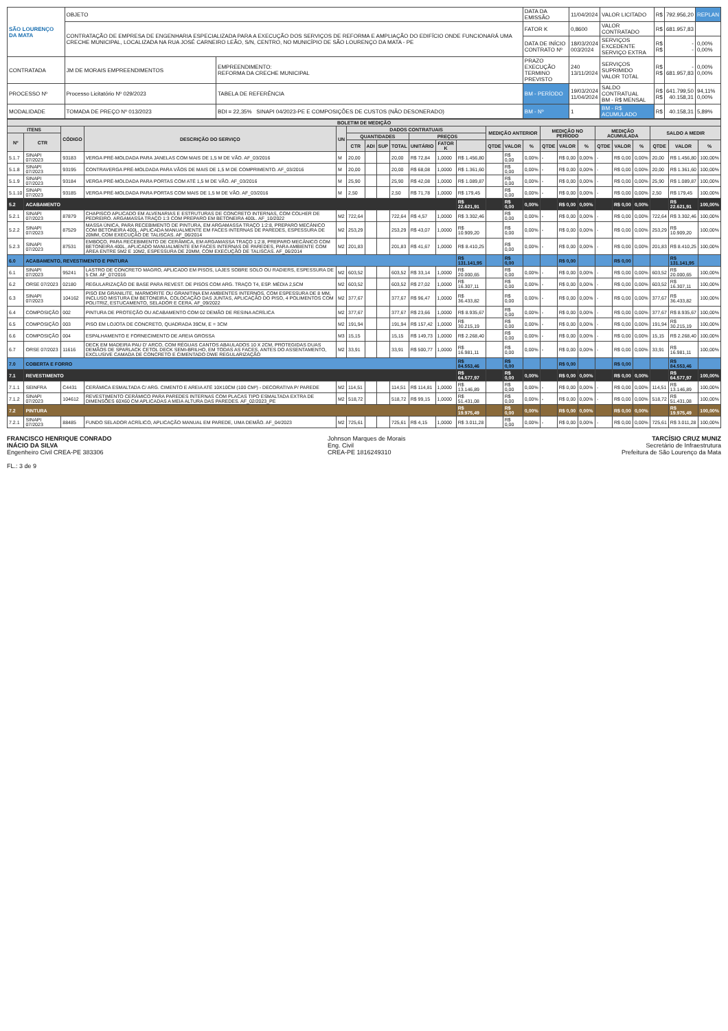| SÃO LOURENÇO DA MATA | OBJETO | | DATA DA EMISSÃO | 11/04/2024 | VALOR LICITADO | R$ | 792.956,20 | REPLAN |
| | CONTRATAÇÃO DE EMPRESA DE ENGENHARIA ESPECIALIZADA PARA A EXECUÇÃO DOS SERVIÇOS DE REFORMA E AMPLIAÇÃO DO EDIFÍCIO ONDE FUNCIONARÁ UMA CRECHE MUNICIPAL, LOCALIZADA NA RUA JOSÉ CARNEIRO LEÃO, S/N, CENTRO, NO MUNICÍPIO DE SÃO LOURENÇO DA MATA - PE | | FATOR K | 0,8600 | VALOR CONTRATADO | R$ | 681.957,83 | |
| | | | DATA DE INÍCIO CONTRATO Nº | 18/03/2024 003/2024 | SERVIÇOS EXCEDENTE SERVIÇO EXTRA | R$ R$ | - - | 0,00% 0,00% |
| CONTRATADA | JM DE MORAIS EMPREENDIMENTOS | EMPREENDIMENTO: REFORMA DA CRECHE MUNICIPAL | PRAZO EXECUÇÃO TERMINO PREVISTO | 240 13/11/2024 | SERVIÇOS SUPRIMIDO VALOR TOTAL | R$ R$ | - 681.957,83 | 0,00% 0,00% |
| PROCESSO Nº | Processo Licitatório Nº 029/2023 | TABELA DE REFERÊNCIA | BM - PERÍODO | 19/03/2024 11/04/2024 | SALDO CONTRATUAL BM - R$ MENSAL | R$ R$ | 641.799,50 40.158,31 | 94,11% 0,00% |
| MODALIDADE | TOMADA DE PREÇO Nº 013/2023 | BDI = 22,35% SINAPI 04/2023-PE E COMPOSIÇÕES DE CUSTOS (NÃO DESONERADO) | BM - Nº | 1 | BM - R$ ACUMULADO | R$ | 40.158,31 | 5,89% |
| BOLETIM DE MEDIÇÃO | | | | | | | | | | | | | | | | | | | | | | | |
| --- | --- | --- | --- | --- | --- | --- | --- | --- | --- | --- | --- | --- | --- | --- | --- | --- | --- | --- | --- | --- | --- | --- | --- |
| ITENS | | CÓDIGO | DESCRIÇÃO DO SERVIÇO | UN | DADOS CONTRATUAIS | | | | | | | MEDIÇÃO ANTERIOR | | | MEDIÇÃO NO PERÍODO | | | MEDIÇÃO ACUMULADA | | | SALDO A MEDIR | | |
| Nº | CTR | | | | QUANTIDADES | | | | PREÇOS | | | | | | | | | | | | | | |
| | | | | | CTR | ADI | SUP | TOTAL | UNITÁRIO | FATOR K | | QTDE | VALOR | % | QTDE | VALOR | % | QTDE | VALOR | % | QTDE | VALOR | % |
| 5.1.7 | SINAPI 07/2023 | 93183 | VERGA PRÉ-MOLDADA PARA JANELAS COM MAIS DE 1,5 M DE VÃO. AF_03/2016 | M | 20,00 | | | 20,00 | R$ 72,84 | 1,0000 | R$ 1.456,80 | | R$ 0,00 | 0,00% | - | R$ 0,00 | 0,00% | - | R$ 0,00 | 0,00% | 20,00 | R$ 1.456,80 | 100,00% |
| 5.1.8 | SINAPI 07/2023 | 93195 | CONTRAVERGA PRÉ-MOLDADA PARA VÃOS DE MAIS DE 1,5 M DE COMPRIMENTO. AF_03/2016 | M | 20,00 | | | 20,00 | R$ 68,08 | 1,0000 | R$ 1.361,60 | | R$ 0,00 | 0,00% | - | R$ 0,00 | 0,00% | - | R$ 0,00 | 0,00% | 20,00 | R$ 1.361,60 | 100,00% |
| 5.1.9 | SINAPI 07/2023 | 93184 | VERGA PRÉ-MOLDADA PARA PORTAS COM ATÉ 1,5 M DE VÃO. AF_03/2016 | M | 25,90 | | | 25,90 | R$ 42,08 | 1,0000 | R$ 1.089,87 | | R$ 0,00 | 0,00% | - | R$ 0,00 | 0,00% | - | R$ 0,00 | 0,00% | 25,90 | R$ 1.089,87 | 100,00% |
| 5.1.10 | SINAPI 07/2023 | 93185 | VERGA PRÉ-MOLDADA PARA PORTAS COM MAIS DE 1,5 M DE VÃO. AF_03/2016 | M | 2,50 | | | 2,50 | R$ 71,78 | 1,0000 | R$ 179,45 | | R$ 0,00 | 0,00% | - | R$ 0,00 | 0,00% | - | R$ 0,00 | 0,00% | 2,50 | R$ 179,45 | 100,00% |
| 5.2 | ACABAMENTO | | | | | | | | | | R$ 22.621,91 | | R$ 0,00 | 0,00% | | R$ 0,00 | 0,00% | | R$ 0,00 | 0,00% | | R$ 22.621,91 | 100,00% |
| 5.2.1 | SINAPI 07/2023 | 87879 | CHAPISCO APLICADO EM ALVENARIAS E ESTRUTURAS DE CONCRETO INTERNAS, COM COLHER DE PEDREIRO. ARGAMASSA TRAÇO 1:3 COM PREPARO EM BETONEIRA 400L. AF_10/2022 | M2 | 722,64 | | | 722,64 | R$ 4,57 | 1,0000 | R$ 3.302,46 | | R$ 0,00 | 0,00% | - | R$ 0,00 | 0,00% | - | R$ 0,00 | 0,00% | 722,64 | R$ 3.302,46 | 100,00% |
| 5.2.2 | SINAPI 07/2023 | 87529 | MASSA ÚNICA, PARA RECEBIMENTO DE PINTURA, EM ARGAMASSA TRAÇO 1:2:8, PREPARO MECÂNICO COM BETONEIRA 400L, APLICADA MANUALMENTE EM FACES INTERNAS DE PAREDES, ESPESSURA DE 20MM, COM EXECUÇÃO DE TALISCAS. AF_06/2014 | M2 | 253,29 | | | 253,29 | R$ 43,07 | 1,0000 | R$ 10.909,20 | | R$ 0,00 | 0,00% | - | R$ 0,00 | 0,00% | - | R$ 0,00 | 0,00% | 253,29 | R$ 10.909,20 | 100,00% |
| 5.2.3 | SINAPI 07/2023 | 87531 | EMBOÇO, PARA RECEBIMENTO DE CERÂMICA, EM ARGAMASSA TRAÇO 1:2:8, PREPARO MECÂNICO COM BETONEIRA 400L, APLICADO MANUALMENTE EM FACES INTERNAS DE PAREDES, PARA AMBIENTE COM ÁREA ENTRE 5M2 E 10M2, ESPESSURA DE 20MM, COM EXECUÇÃO DE TALISCAS. AF_06/2014 | M2 | 201,83 | | | 201,83 | R$ 41,67 | 1,0000 | R$ 8.410,25 | | R$ 0,00 | 0,00% | - | R$ 0,00 | 0,00% | - | R$ 0,00 | 0,00% | 201,83 | R$ 8.410,25 | 100,00% |
| 6.0 | ACABAMENTO, REVESTIMENTO E PINTURA | | | | | | | | | | R$ 131.141,95 | | R$ 0,00 | | | R$ 0,00 | | | R$ 0,00 | | | R$ 131.141,95 | |
| 6.1 | SINAPI 07/2023 | 95241 | LASTRO DE CONCRETO MAGRO, APLICADO EM PISOS, LAJES SOBRE SOLO OU RADIERS, ESPESSURA DE 5 CM. AF_07/2016 | M2 | 603,52 | | | 603,52 | R$ 33,14 | 1,0000 | R$ 20.000,65 | | R$ 0,00 | 0,00% | - | R$ 0,00 | 0,00% | - | R$ 0,00 | 0,00% | 603,52 | R$ 20.000,65 | 100,00% |
| 6.2 | ORSE 07/2023 | 02180 | REGULARIZAÇÃO DE BASE PARA REVEST. DE PISOS COM ARG. TRAÇO T4, ESP. MÉDIA 2,5CM | M2 | 603,52 | | | 603,52 | R$ 27,02 | 1,0000 | R$ 16.307,11 | | R$ 0,00 | 0,00% | - | R$ 0,00 | 0,00% | - | R$ 0,00 | 0,00% | 603,52 | R$ 16.307,11 | 100,00% |
| 6.3 | SINAPI 07/2023 | 104162 | PISO EM GRANILITE, MARMORITE OU GRANITINA EM AMBIENTES INTERNOS, COM ESPESSURA DE 8 MM, INCLUSO MISTURA EM BETONEIRA, COLOCAÇÃO DAS JUNTAS, APLICAÇÃO DO PISO, 4 POLIMENTOS COM POLITRIZ, ESTUCAMENTO, SELADOR E CERA. AF_09/2022 | M2 | 377,67 | | | 377,67 | R$ 96,47 | 1,0000 | R$ 36.433,82 | | R$ 0,00 | 0,00% | - | R$ 0,00 | 0,00% | - | R$ 0,00 | 0,00% | 377,67 | R$ 36.433,82 | 100,00% |
| 6.4 | COMPOSIÇÃO | 002 | PINTURA DE PROTEÇÃO OU ACABAMENTO COM 02 DEMÃO DE RESINA ACRÍLICA | M2 | 377,67 | | | 377,67 | R$ 23,66 | 1,0000 | R$ 8.935,67 | | R$ 0,00 | 0,00% | - | R$ 0,00 | 0,00% | - | R$ 0,00 | 0,00% | 377,67 | R$ 8.935,67 | 100,00% |
| 6.5 | COMPOSIÇÃO | 003 | PISO EM LOJOTA DE CONCRETO, QUADRADA 39CM, E = 3CM | M2 | 191,94 | | | 191,94 | R$ 157,42 | 1,0000 | R$ 30.215,19 | | R$ 0,00 | 0,00% | - | R$ 0,00 | 0,00% | - | R$ 0,00 | 0,00% | 191,94 | R$ 30.215,19 | 100,00% |
| 6.6 | COMPOSIÇÃO | 004 | ESPALHAMENTO E FORNECIMENTO DE AREIA GROSSA | M3 | 15,15 | | | 15,15 | R$ 149,73 | 1,0000 | R$ 2.268,40 | | R$ 0,00 | 0,00% | - | R$ 0,00 | 0,00% | - | R$ 0,00 | 0,00% | 15,15 | R$ 2.268,40 | 100,00% |
| 6.7 | ORSE 07/2023 | 11616 | DECK EM MADEIRA PAU D' ARCO, COM RÉGUAS CANTOS ABAULADOS 10 X 2CM, PROTEGIDAS DUAS DEMÃOS DE SPARLACK CETOL DECK SEMI-BRILHO, EM TODAS AS FACES, ANTES DO ASSENTAMENTO, EXCLUSIVE CAMADA DE CONCRETO E CIMENTADO DWE REGULARIZAÇÃO | M2 | 33,91 | | | 33,91 | R$ 500,77 | 1,0000 | R$ 16.981,11 | | R$ 0,00 | 0,00% | - | R$ 0,00 | 0,00% | - | R$ 0,00 | 0,00% | 33,91 | R$ 16.981,11 | 100,00% |
| 7.0 | COBERTA E FORRO | | | | | | | | | | R$ 84.553,46 | | R$ 0,00 | | | R$ 0,00 | | | R$ 0,00 | | | R$ 84.553,46 | |
| 7.1 | REVESTIMENTO | | | | | | | | | | R$ 64.577,97 | | R$ 0,00 | 0,00% | | R$ 0,00 | 0,00% | | R$ 0,00 | 0,00% | | R$ 64.577,97 | 100,00% |
| 7.1.1 | SEINFRA | C4431 | CERÂMICA ESMALTADA C/ ARG. CIMENTO E AREIA ATÉ 10X10CM (100 CM²) - DECORATIVA P/ PAREDE | M2 | 114,51 | | | 114,51 | R$ 114,81 | 1,0000 | R$ 13.146,89 | | R$ 0,00 | 0,00% | - | R$ 0,00 | 0,00% | - | R$ 0,00 | 0,00% | 114,51 | R$ 13.146,89 | 100,00% |
| 7.1.2 | SINAPI 07/2023 | 104612 | REVESTIMENTO CERÂMICO PARA PAREDES INTERNAS COM PLACAS TIPO ESMALTADA EXTRA DE DIMENSÕES 60X60 CM APLICADAS A MEIA ALTURA DAS PAREDES. AF_02/2023_PE | M2 | 518,72 | | | 518,72 | R$ 99,15 | 1,0000 | R$ 51.431,08 | | R$ 0,00 | 0,00% | - | R$ 0,00 | 0,00% | - | R$ 0,00 | 0,00% | 518,72 | R$ 51.431,08 | 100,00% |
| 7.2 | PINTURA | | | | | | | | | | R$ 19.975,49 | | R$ 0,00 | 0,00% | | R$ 0,00 | 0,00% | | R$ 0,00 | 0,00% | | R$ 19.975,49 | 100,00% |
| 7.2.1 | SINAPI 07/2023 | 88485 | FUNDO SELADOR ACRÍLICO, APLICAÇÃO MANUAL EM PAREDE, UMA DEMÃO. AF_04/2023 | M2 | 725,61 | | | 725,61 | R$ 4,15 | 1,0000 | R$ 3.011,28 | | R$ 0,00 | 0,00% | - | R$ 0,00 | 0,00% | - | R$ 0,00 | 0,00% | 725,61 | R$ 3.011,28 | 100,00% |
FRANCISCO HENRIQUE CONRADO
INÁCIO DA SILVA
Engenheiro Civil CREA-PE 383306
FL.: 3 de 9
Johnson Marques de Morais
Eng. Civil
CREA-PE 1816249310
TARCÍSIO CRUZ MUNIZ
Secretário de Infraestrutura
Prefeitura de São Lourenço da Mata